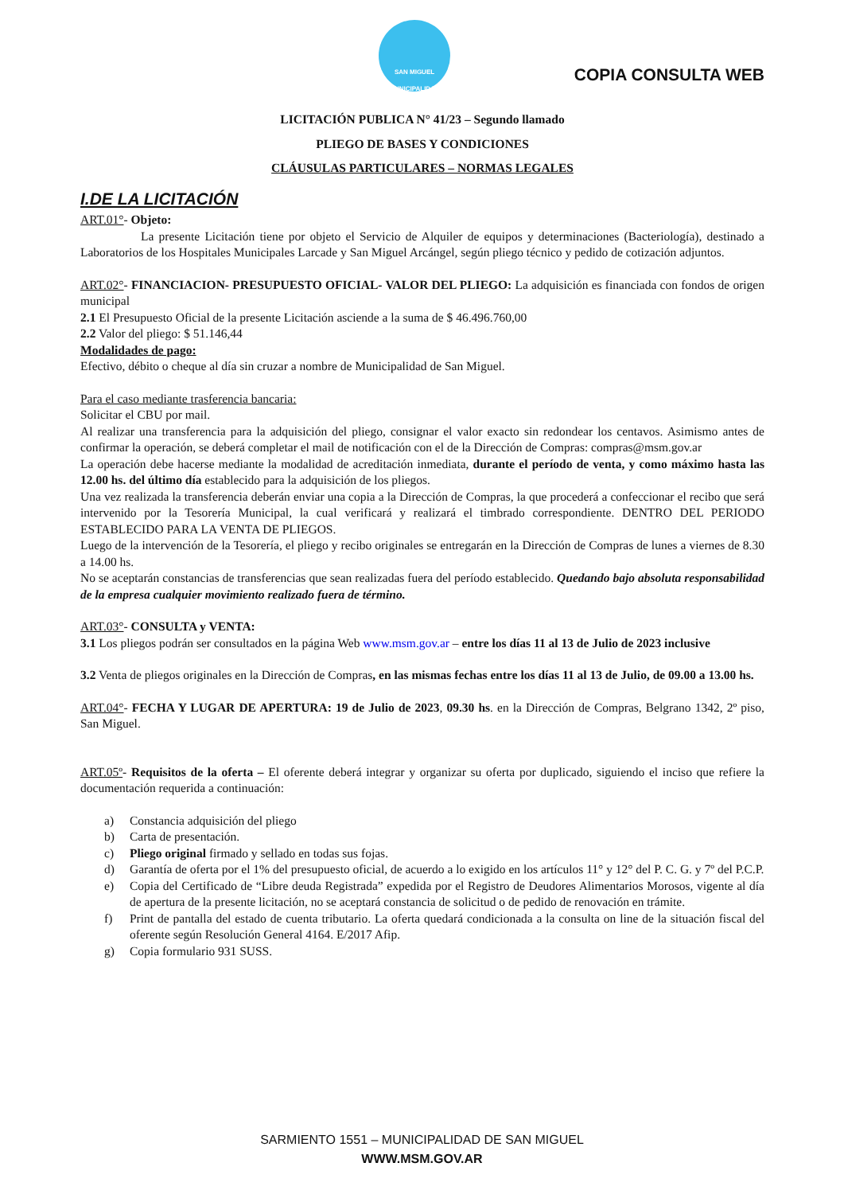SAN MIGUEL
MUNICIPALIDAD
COPIA CONSULTA WEB
LICITACIÓN PUBLICA N° 41/23 – Segundo llamado
PLIEGO DE BASES Y CONDICIONES
CLÁUSULAS PARTICULARES – NORMAS LEGALES
I.DE LA LICITACIÓN
ART.01°- Objeto:
La presente Licitación tiene por objeto el Servicio de Alquiler de equipos y determinaciones (Bacteriología), destinado a Laboratorios de los Hospitales Municipales Larcade y San Miguel Arcángel, según pliego técnico y pedido de cotización adjuntos.
ART.02°- FINANCIACION- PRESUPUESTO OFICIAL- VALOR DEL PLIEGO: La adquisición es financiada con fondos de origen municipal
2.1 El Presupuesto Oficial de la presente Licitación asciende a la suma de $ 46.496.760,00
2.2 Valor del pliego: $ 51.146,44
Modalidades de pago:
Efectivo, débito o cheque al día sin cruzar a nombre de Municipalidad de San Miguel.
Para el caso mediante trasferencia bancaria:
Solicitar el CBU por mail.
Al realizar una transferencia para la adquisición del pliego, consignar el valor exacto sin redondear los centavos. Asimismo antes de confirmar la operación, se deberá completar el mail de notificación con el de la Dirección de Compras: compras@msm.gov.ar
La operación debe hacerse mediante la modalidad de acreditación inmediata, durante el período de venta, y como máximo hasta las 12.00 hs. del último día establecido para la adquisición de los pliegos.
Una vez realizada la transferencia deberán enviar una copia a la Dirección de Compras, la que procederá a confeccionar el recibo que será intervenido por la Tesorería Municipal, la cual verificará y realizará el timbrado correspondiente. DENTRO DEL PERIODO ESTABLECIDO PARA LA VENTA DE PLIEGOS.
Luego de la intervención de la Tesorería, el pliego y recibo originales se entregarán en la Dirección de Compras de lunes a viernes de 8.30 a 14.00 hs.
No se aceptarán constancias de transferencias que sean realizadas fuera del período establecido. Quedando bajo absoluta responsabilidad de la empresa cualquier movimiento realizado fuera de término.
ART.03°- CONSULTA y VENTA:
3.1 Los pliegos podrán ser consultados en la página Web www.msm.gov.ar – entre los días 11 al 13 de Julio de 2023 inclusive
3.2 Venta de pliegos originales en la Dirección de Compras, en las mismas fechas entre los días 11 al 13 de Julio, de 09.00 a 13.00 hs.
ART.04°- FECHA Y LUGAR DE APERTURA: 19 de Julio de 2023, 09.30 hs. en la Dirección de Compras, Belgrano 1342, 2º piso, San Miguel.
ART.05º- Requisitos de la oferta – El oferente deberá integrar y organizar su oferta por duplicado, siguiendo el inciso que refiere la documentación requerida a continuación:
a) Constancia adquisición del pliego
b) Carta de presentación.
c) Pliego original firmado y sellado en todas sus fojas.
d) Garantía de oferta por el 1% del presupuesto oficial, de acuerdo a lo exigido en los artículos 11° y 12° del P. C. G. y 7º del P.C.P.
e) Copia del Certificado de “Libre deuda Registrada” expedida por el Registro de Deudores Alimentarios Morosos, vigente al día de apertura de la presente licitación, no se aceptará constancia de solicitud o de pedido de renovación en trámite.
f) Print de pantalla del estado de cuenta tributario. La oferta quedará condicionada a la consulta on line de la situación fiscal del oferente según Resolución General 4164. E/2017 Afip.
g) Copia formulario 931 SUSS.
SARMIENTO 1551 – MUNICIPALIDAD DE SAN MIGUEL
WWW.MSM.GOV.AR